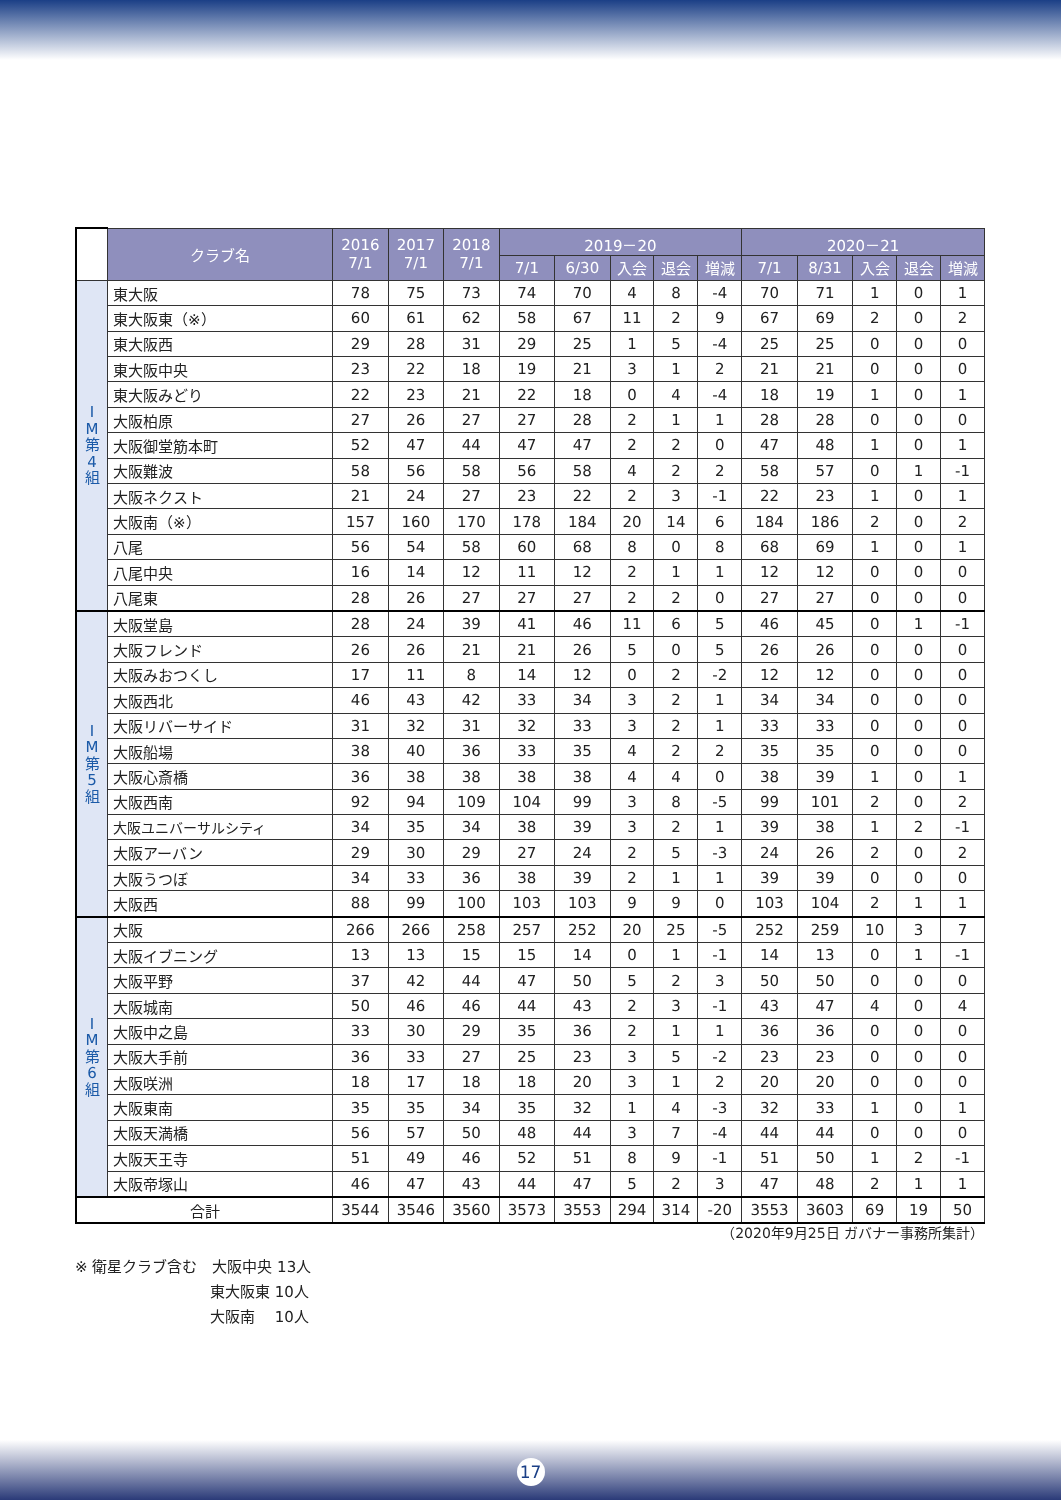| | クラブ名 | 2016 7/1 | 2017 7/1 | 2018 7/1 | 2019－20 | | | | | 2020－21 | | | | |
| | | | | | 7/1 | 6/30 | 入会 | 退会 | 増減 | 7/1 | 8/31 | 入会 | 退会 | 増減 |
| I M 第 4 組 | 東大阪 | 78 | 75 | 73 | 74 | 70 | 4 | 8 | -4 | 70 | 71 | 1 | 0 | 1 |
| | 東大阪東（※） | 60 | 61 | 62 | 58 | 67 | 11 | 2 | 9 | 67 | 69 | 2 | 0 | 2 |
| | 東大阪西 | 29 | 28 | 31 | 29 | 25 | 1 | 5 | -4 | 25 | 25 | 0 | 0 | 0 |
| | 東大阪中央 | 23 | 22 | 18 | 19 | 21 | 3 | 1 | 2 | 21 | 21 | 0 | 0 | 0 |
| | 東大阪みどり | 22 | 23 | 21 | 22 | 18 | 0 | 4 | -4 | 18 | 19 | 1 | 0 | 1 |
| | 大阪柏原 | 27 | 26 | 27 | 27 | 28 | 2 | 1 | 1 | 28 | 28 | 0 | 0 | 0 |
| | 大阪御堂筋本町 | 52 | 47 | 44 | 47 | 47 | 2 | 2 | 0 | 47 | 48 | 1 | 0 | 1 |
| | 大阪難波 | 58 | 56 | 58 | 56 | 58 | 4 | 2 | 2 | 58 | 57 | 0 | 1 | -1 |
| | 大阪ネクスト | 21 | 24 | 27 | 23 | 22 | 2 | 3 | -1 | 22 | 23 | 1 | 0 | 1 |
| | 大阪南（※） | 157 | 160 | 170 | 178 | 184 | 20 | 14 | 6 | 184 | 186 | 2 | 0 | 2 |
| | 八尾 | 56 | 54 | 58 | 60 | 68 | 8 | 0 | 8 | 68 | 69 | 1 | 0 | 1 |
| | 八尾中央 | 16 | 14 | 12 | 11 | 12 | 2 | 1 | 1 | 12 | 12 | 0 | 0 | 0 |
| | 八尾東 | 28 | 26 | 27 | 27 | 27 | 2 | 2 | 0 | 27 | 27 | 0 | 0 | 0 |
| I M 第 5 組 | 大阪堂島 | 28 | 24 | 39 | 41 | 46 | 11 | 6 | 5 | 46 | 45 | 0 | 1 | -1 |
| | 大阪フレンド | 26 | 26 | 21 | 21 | 26 | 5 | 0 | 5 | 26 | 26 | 0 | 0 | 0 |
| | 大阪みおつくし | 17 | 11 | 8 | 14 | 12 | 0 | 2 | -2 | 12 | 12 | 0 | 0 | 0 |
| | 大阪西北 | 46 | 43 | 42 | 33 | 34 | 3 | 2 | 1 | 34 | 34 | 0 | 0 | 0 |
| | 大阪リバーサイド | 31 | 32 | 31 | 32 | 33 | 3 | 2 | 1 | 33 | 33 | 0 | 0 | 0 |
| | 大阪船場 | 38 | 40 | 36 | 33 | 35 | 4 | 2 | 2 | 35 | 35 | 0 | 0 | 0 |
| | 大阪心斎橋 | 36 | 38 | 38 | 38 | 38 | 4 | 4 | 0 | 38 | 39 | 1 | 0 | 1 |
| | 大阪西南 | 92 | 94 | 109 | 104 | 99 | 3 | 8 | -5 | 99 | 101 | 2 | 0 | 2 |
| | 大阪ユニバーサルシティ | 34 | 35 | 34 | 38 | 39 | 3 | 2 | 1 | 39 | 38 | 1 | 2 | -1 |
| | 大阪アーバン | 29 | 30 | 29 | 27 | 24 | 2 | 5 | -3 | 24 | 26 | 2 | 0 | 2 |
| | 大阪うつぼ | 34 | 33 | 36 | 38 | 39 | 2 | 1 | 1 | 39 | 39 | 0 | 0 | 0 |
| | 大阪西 | 88 | 99 | 100 | 103 | 103 | 9 | 9 | 0 | 103 | 104 | 2 | 1 | 1 |
| I M 第 6 組 | 大阪 | 266 | 266 | 258 | 257 | 252 | 20 | 25 | -5 | 252 | 259 | 10 | 3 | 7 |
| | 大阪イブニング | 13 | 13 | 15 | 15 | 14 | 0 | 1 | -1 | 14 | 13 | 0 | 1 | -1 |
| | 大阪平野 | 37 | 42 | 44 | 47 | 50 | 5 | 2 | 3 | 50 | 50 | 0 | 0 | 0 |
| | 大阪城南 | 50 | 46 | 46 | 44 | 43 | 2 | 3 | -1 | 43 | 47 | 4 | 0 | 4 |
| | 大阪中之島 | 33 | 30 | 29 | 35 | 36 | 2 | 1 | 1 | 36 | 36 | 0 | 0 | 0 |
| | 大阪大手前 | 36 | 33 | 27 | 25 | 23 | 3 | 5 | -2 | 23 | 23 | 0 | 0 | 0 |
| | 大阪咲洲 | 18 | 17 | 18 | 18 | 20 | 3 | 1 | 2 | 20 | 20 | 0 | 0 | 0 |
| | 大阪東南 | 35 | 35 | 34 | 35 | 32 | 1 | 4 | -3 | 32 | 33 | 1 | 0 | 1 |
| | 大阪天満橋 | 56 | 57 | 50 | 48 | 44 | 3 | 7 | -4 | 44 | 44 | 0 | 0 | 0 |
| | 大阪天王寺 | 51 | 49 | 46 | 52 | 51 | 8 | 9 | -1 | 51 | 50 | 1 | 2 | -1 |
| | 大阪帝塚山 | 46 | 47 | 43 | 44 | 47 | 5 | 2 | 3 | 47 | 48 | 2 | 1 | 1 |
| 合計 | | 3544 | 3546 | 3560 | 3573 | 3553 | 294 | 314 | -20 | 3553 | 3603 | 69 | 19 | 50 |
（2020年9月25日 ガバナー事務所集計）
※ 衛星クラブ含む　大阪中央 13人
　　　　　　　　　東大阪東 10人
　　　　　　　　　大阪南　 10人
17